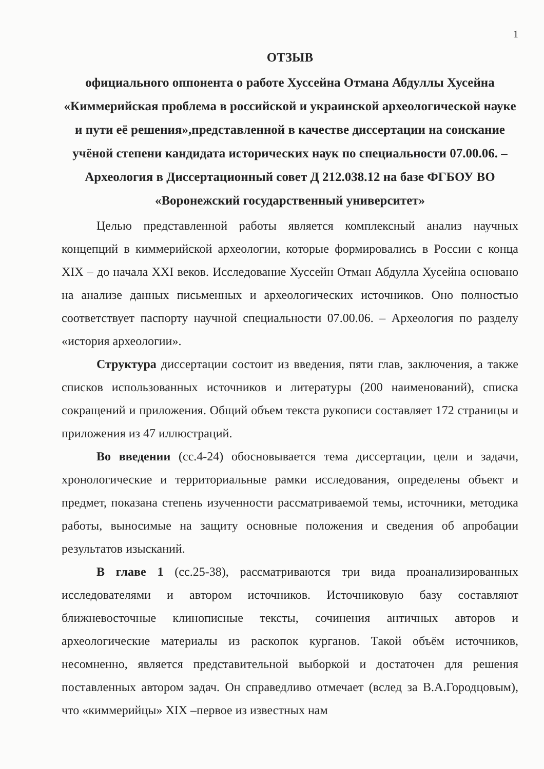1
ОТЗЫВ
официального оппонента о работе Хуссейна Отмана Абдуллы Хусейна «Киммерийская проблема в российской и украинской археологической науке и пути её решения»,представленной в качестве диссертации на соискание учёной степени кандидата исторических наук по специальности 07.00.06. – Археология в Диссертационный совет Д 212.038.12 на базе ФГБОУ ВО «Воронежский государственный университет»
Целью представленной работы является комплексный анализ научных концепций в киммерийской археологии, которые формировались в России с конца XIX – до начала XXI веков. Исследование Хуссейн Отман Абдулла Хусейна основано на анализе данных письменных и археологических источников. Оно полностью соответствует паспорту научной специальности 07.00.06. – Археология по разделу «история археологии».
Структура диссертации состоит из введения, пяти глав, заключения, а также списков использованных источников и литературы (200 наименований), списка сокращений и приложения. Общий объем текста рукописи составляет 172 страницы и приложения из 47 иллюстраций.
Во введении (сс.4-24) обосновывается тема диссертации, цели и задачи, хронологические и территориальные рамки исследования, определены объект и предмет, показана степень изученности рассматриваемой темы, источники, методика работы, выносимые на защиту основные положения и сведения об апробации результатов изысканий.
В главе 1 (сс.25-38), рассматриваются три вида проанализированных исследователями и автором источников. Источниковую базу составляют ближневосточные клинописные тексты, сочинения античных авторов и археологические материалы из раскопок курганов. Такой объём источников, несомненно, является представительной выборкой и достаточен для решения поставленных автором задач. Он справедливо отмечает (вслед за В.А.Городцовым), что «киммерийцы» XIX –первое из известных нам